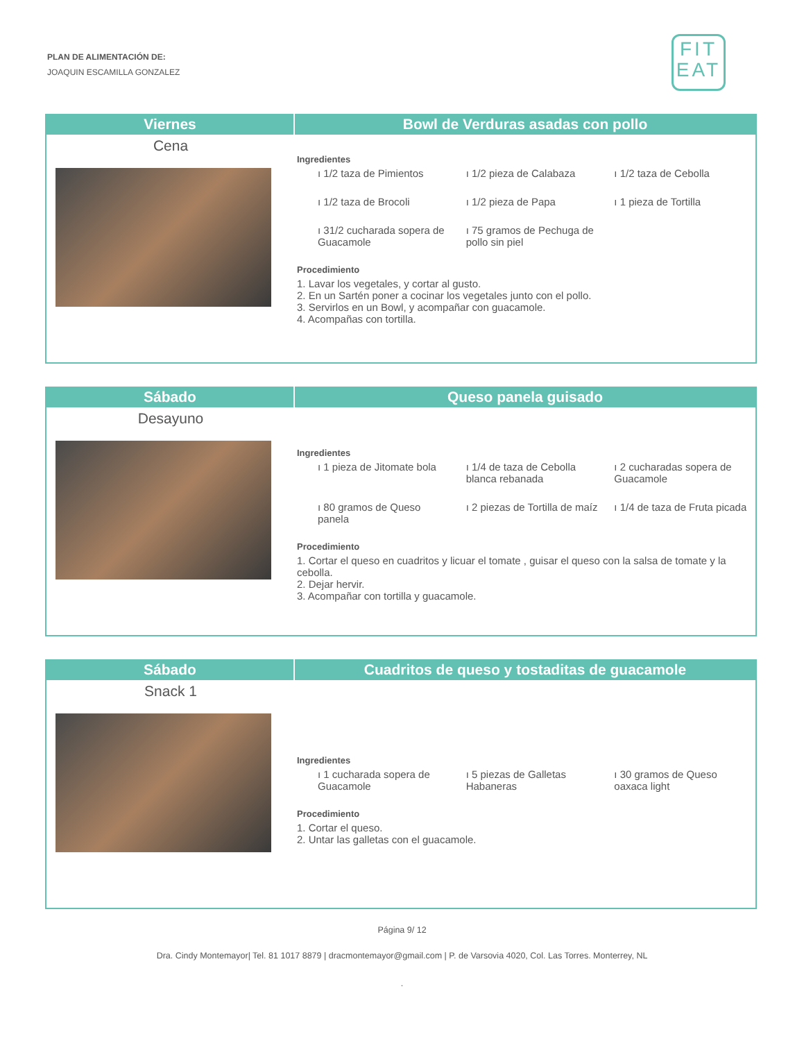PLAN DE ALIMENTACIÓN DE:
JOAQUIN ESCAMILLA GONZALEZ
FIT
EAT
Viernes Bowl de Verduras asadas con pollo
Cena
Ingredientes
ı 1/2 taza de Pimientos
ı 1/2 pieza de Calabaza
ı 1/2 taza de Cebolla
ı 1/2 taza de Brocoli
ı 1/2 pieza de Papa
ı 1 pieza de Tortilla
ı 31/2 cucharada sopera de Guacamole
ı 75 gramos de Pechuga de pollo sin piel
Procedimiento
1. Lavar los vegetales, y cortar al gusto.
2. En un Sartén poner a cocinar los vegetales junto con el pollo.
3. Servirlos en un Bowl, y acompañar con guacamole.
4. Acompañas con tortilla.
Sábado Queso panela guisado
Desayuno
Ingredientes
ı 1 pieza de Jitomate bola
ı 1/4 de taza de Cebolla blanca rebanada
ı 2 cucharadas sopera de Guacamole
ı 80 gramos de Queso panela
ı 2 piezas de Tortilla de maíz
ı 1/4 de taza de Fruta picada
Procedimiento
1. Cortar el queso en cuadritos y licuar el tomate , guisar el queso con la salsa de tomate y la cebolla.
2. Dejar hervir.
3. Acompañar con tortilla y guacamole.
Sábado Cuadritos de queso y tostaditas de guacamole
Snack 1
Ingredientes
ı 1 cucharada sopera de Guacamole
ı 5 piezas de Galletas Habaneras
ı 30 gramos de Queso oaxaca light
Procedimiento
1. Cortar el queso.
2. Untar las galletas con el guacamole.
Página 9/ 12
Dra. Cindy Montemayor| Tel. 81 1017 8879 | dracmontemayor@gmail.com | P. de Varsovia 4020, Col. Las Torres. Monterrey, NL
.